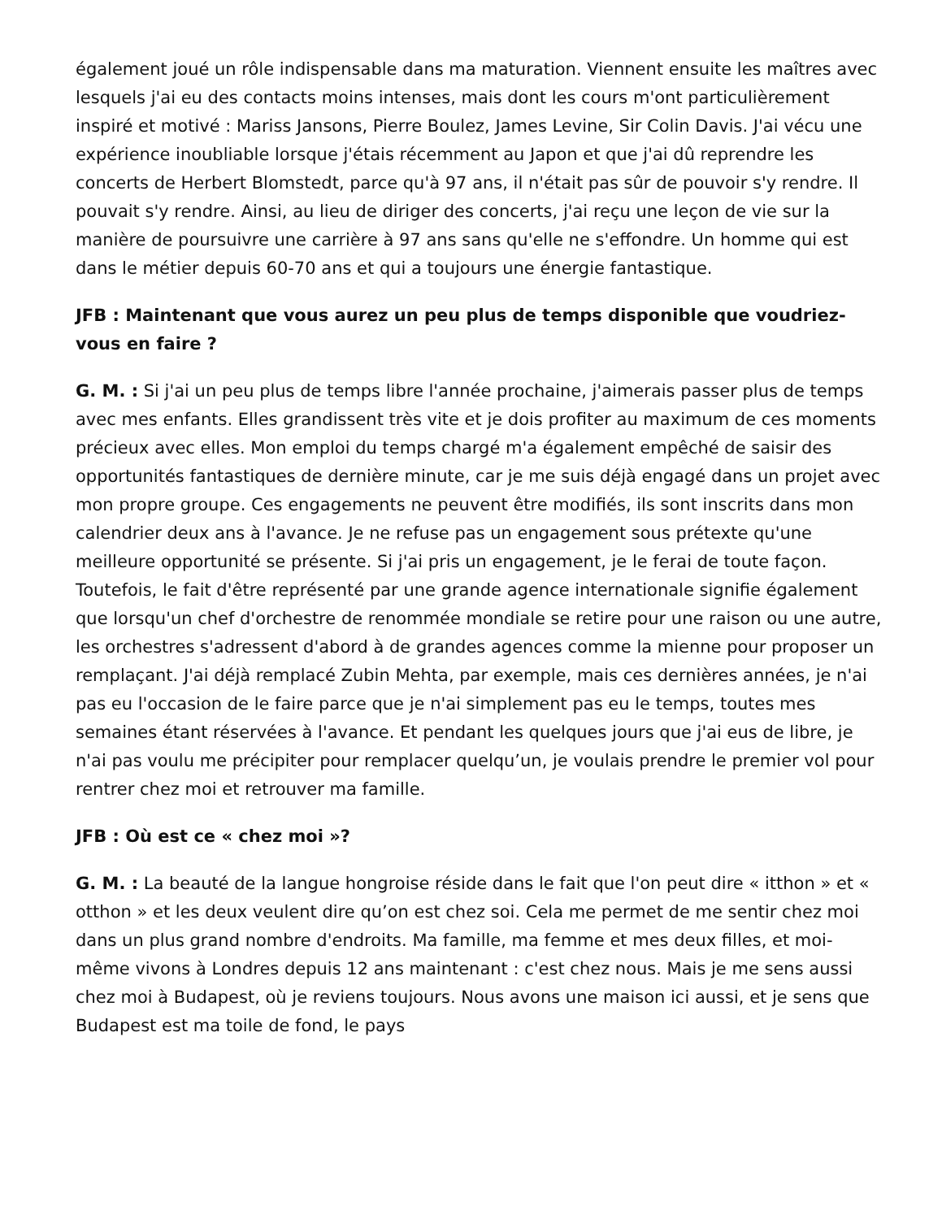également joué un rôle indispensable dans ma maturation. Viennent ensuite les maîtres avec lesquels j'ai eu des contacts moins intenses, mais dont les cours m'ont particulièrement inspiré et motivé : Mariss Jansons, Pierre Boulez, James Levine, Sir Colin Davis. J'ai vécu une expérience inoubliable lorsque j'étais récemment au Japon et que j'ai dû reprendre les concerts de Herbert Blomstedt, parce qu'à 97 ans, il n'était pas sûr de pouvoir s'y rendre. Il pouvait s'y rendre. Ainsi, au lieu de diriger des concerts, j'ai reçu une leçon de vie sur la manière de poursuivre une carrière à 97 ans sans qu'elle ne s'effondre. Un homme qui est dans le métier depuis 60-70 ans et qui a toujours une énergie fantastique.
JFB : Maintenant que vous aurez un peu plus de temps disponible que voudriez-vous en faire ?
G. M. : Si j'ai un peu plus de temps libre l'année prochaine, j'aimerais passer plus de temps avec mes enfants. Elles grandissent très vite et je dois profiter au maximum de ces moments précieux avec elles. Mon emploi du temps chargé m'a également empêché de saisir des opportunités fantastiques de dernière minute, car je me suis déjà engagé dans un projet avec mon propre groupe. Ces engagements ne peuvent être modifiés, ils sont inscrits dans mon calendrier deux ans à l'avance. Je ne refuse pas un engagement sous prétexte qu'une meilleure opportunité se présente. Si j'ai pris un engagement, je le ferai de toute façon. Toutefois, le fait d'être représenté par une grande agence internationale signifie également que lorsqu'un chef d'orchestre de renommée mondiale se retire pour une raison ou une autre, les orchestres s'adressent d'abord à de grandes agences comme la mienne pour proposer un remplaçant. J'ai déjà remplacé Zubin Mehta, par exemple, mais ces dernières années, je n'ai pas eu l'occasion de le faire parce que je n'ai simplement pas eu le temps, toutes mes semaines étant réservées à l'avance. Et pendant les quelques jours que j'ai eus de libre, je n'ai pas voulu me précipiter pour remplacer quelqu’un, je voulais prendre le premier vol pour rentrer chez moi et retrouver ma famille.
JFB : Où est ce « chez moi »?
G. M. : La beauté de la langue hongroise réside dans le fait que l'on peut dire « itthon » et « otthon » et les deux veulent dire qu’on est chez soi. Cela me permet de me sentir chez moi dans un plus grand nombre d'endroits. Ma famille, ma femme et mes deux filles, et moi-même vivons à Londres depuis 12 ans maintenant : c'est chez nous. Mais je me sens aussi chez moi à Budapest, où je reviens toujours. Nous avons une maison ici aussi, et je sens que Budapest est ma toile de fond, le pays